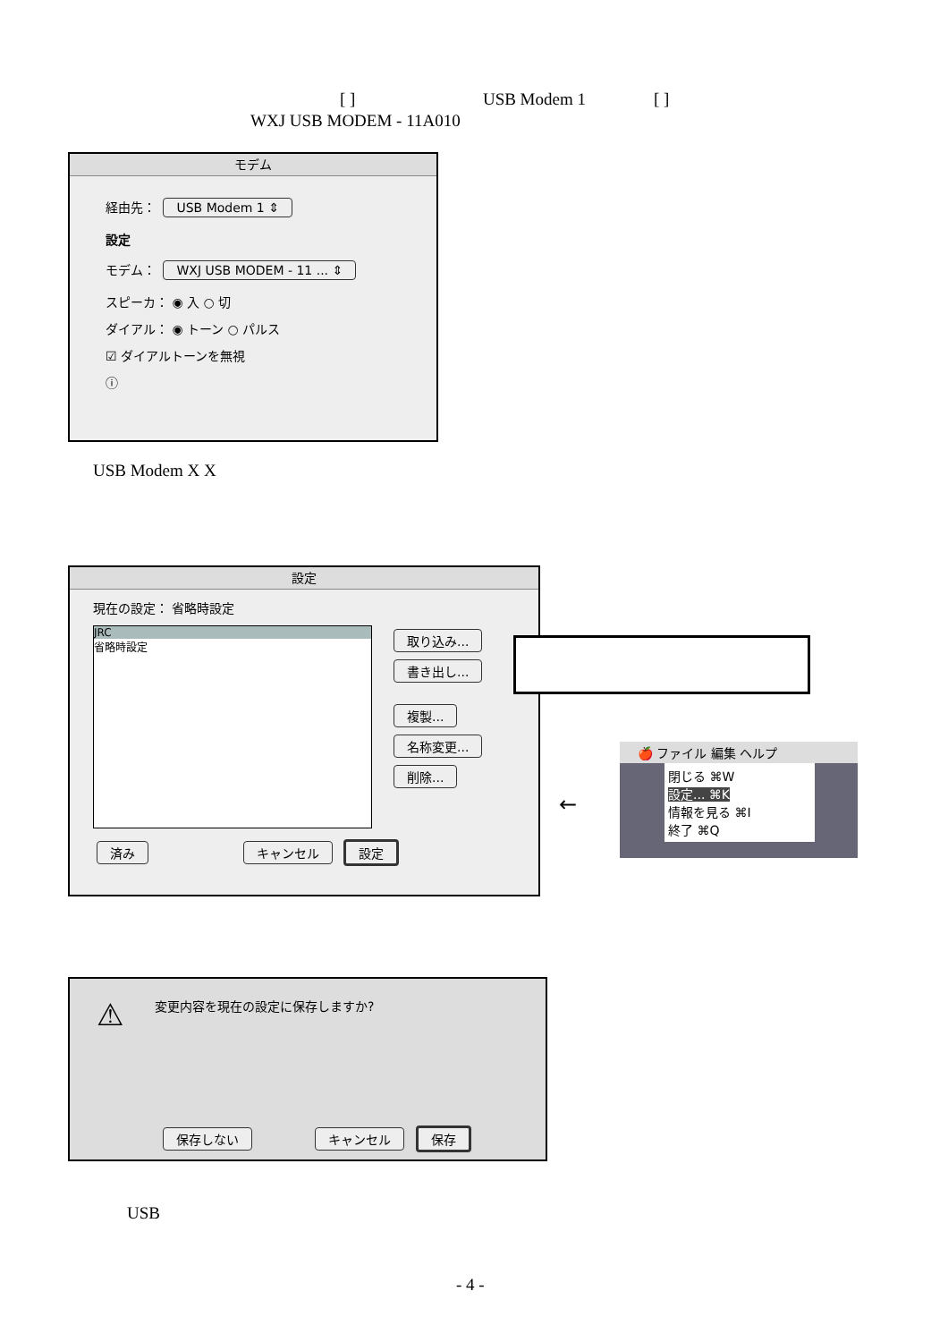[ ] USB Modem 1 [ ]
WXJ USB MODEM - 11A010
モデム
経由先： USB Modem 1 ⇕
設定
モデム： WXJ USB MODEM - 11 ... ⇕
スピーカ： ◉ 入 ○ 切
ダイアル： ◉ トーン ○ パルス
☑ ダイアルトーンを無視
ⓘ
USB Modem X X
設定
現在の設定： 省略時設定
JRC
省略時設定
取り込み...
書き出し...
複製...
名称変更...
削除...
済み キャンセル 設定
←
🍎 ファイル 編集 ヘルプ
閉じる ⌘W
設定... ⌘K
情報を見る ⌘I
終了 ⌘Q
⚠ 変更内容を現在の設定に保存しますか?
保存しない キャンセル 保存
USB
- 4 -